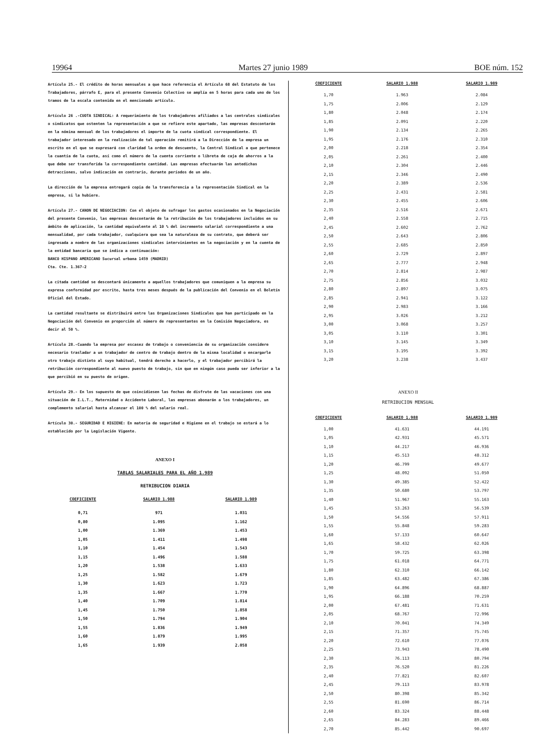19964 Martes 27 junio 1989 BOE núm. 152
Artículo 25.- El crédito de horas mensuales a que hace referencia el Artículo 68 del Estatuto de los Trabajadores, párrafo E, para el presente Convenio Colectivo se amplía en 5 horas para cada uno de los tramos de la escala contenida en el mencionado artículo.
Artículo 26 .-CUOTA SINDICAL: A requerimiento de los trabajadores afiliados a las centrales sindicales o sindicatos que ostenten la representación a que se refiere este apartado, las empresas descontarán en la nómina mensual de los trabajadores el importe de la cuota sindical correspondiente. El trabajador interesado en la realización de tal operación remitirá a la Dirección de la empresa un escrito en el que se expresará con claridad la orden de descuento, la Central Sindical a que pertenece la cuantía de la cuota, así como el número de la cuenta corriente o libreta de caja de ahorros a la que debe ser transferida la correspondiente cantidad. Las empresas efectuarán las antedichas detracciones, salvo indicación en contrario, durante períodos de un año.
La dirección de la empresa entregará copia de la transferencia a la representación Sindical en la empresa, si la hubiere.
Artículo 27.- CANON DE NEGOCIACION: Con el objeto de sufragar los gastos ocasionados en la Negociación del presente Convenio, las empresas descontarán de la retribución de los trabajadores incluidos en su ámbito de aplicación, la cantidad equivalente al 10 % del incremento salarial correspondiente a una mensualidad, por cada trabajador, cualquiera que sea la naturaleza de su contrato, que deberá ser ingresada a nombre de las organizaciones sindicales intervinientes en la negociación y en la cuenta de la entidad bancaria que se indica a continuación:
BANCO HISPANO AMERICANO Sucursal urbana 1459 (MADRID)
Cta. Cte. 1.367-2
La citada cantidad se descontará únicamente a aquellos trabajadores que comuniquen a la empresa su expresa conformidad por escrito, hasta tres meses después de la publicación del Convenio en el Boletín Oficial del Estado.
La cantidad resultante se distribuirá entre las Organizaciones Sindicales que han participado en la Negociación del Convenio en proporción al número de representantes en la Comisión Negociadora, es decir al 50 %.
Artículo 28.-Cuando la empresa por escasez de trabajo o conveniencia de su organización considere necesario trasladar a un trabajador de centro de trabajo dentro de la misma localidad o encargarle otro trabajo distinto al suyo habitual, tendrá derecho a hacerlo, y el trabajador percibirá la retribución correspondiente al nuevo puesto de trabajo, sin que en ningún caso pueda ser inferior a la que percibió en su puesto de origen.
Artículo 29.- En los supuesto de que coincidiesen las fechas de disfrute de las vacaciones con una situación de I.L.T., Maternidad o Accidente Laboral, las empresas abonarán a los trabajadores, un complemento salarial hasta alcanzar el 100 % del salario real.
Artículo 30.- SEGURIDAD E HIGIENE: En materia de seguridad e Higiene en el trabajo se estará a lo establecido por la Legislación Vigente.
ANEXO I
TABLAS SALARIALES PARA EL AÑO 1.989
RETRIBUCION DIARIA
| COEFICIENTE | SALARIO 1.988 | SALARIO 1.989 |
| --- | --- | --- |
| 0,71 | 971 | 1.031 |
| 0,80 | 1.095 | 1.162 |
| 1,00 | 1.369 | 1.453 |
| 1,05 | 1.411 | 1.498 |
| 1,10 | 1.454 | 1.543 |
| 1,15 | 1.496 | 1.588 |
| 1,20 | 1.538 | 1.633 |
| 1,25 | 1.582 | 1.679 |
| 1,30 | 1.623 | 1.723 |
| 1,35 | 1.667 | 1.770 |
| 1,40 | 1.709 | 1.814 |
| 1,45 | 1.750 | 1.858 |
| 1,50 | 1.794 | 1.904 |
| 1,55 | 1.836 | 1.949 |
| 1,60 | 1.879 | 1.995 |
| 1,65 | 1.939 | 2.058 |
| COEFICIENTE | SALARIO 1.988 | SALARIO 1.989 |
| --- | --- | --- |
| 1,70 | 1.963 | 2.084 |
| 1,75 | 2.006 | 2.129 |
| 1,80 | 2.048 | 2.174 |
| 1,85 | 2.091 | 2.220 |
| 1,90 | 2.134 | 2.265 |
| 1,95 | 2.176 | 2.310 |
| 2,00 | 2.218 | 2.354 |
| 2,05 | 2.261 | 2.400 |
| 2,10 | 2.304 | 2.446 |
| 2,15 | 2.346 | 2.490 |
| 2,20 | 2.389 | 2.536 |
| 2,25 | 2.431 | 2.581 |
| 2,30 | 2.455 | 2.606 |
| 2,35 | 2.516 | 2.671 |
| 2,40 | 2.558 | 2.715 |
| 2,45 | 2.602 | 2.762 |
| 2,50 | 2.643 | 2.806 |
| 2,55 | 2.685 | 2.850 |
| 2,60 | 2.729 | 2.897 |
| 2,65 | 2.777 | 2.948 |
| 2,70 | 2.814 | 2.987 |
| 2,75 | 2.856 | 3.032 |
| 2,80 | 2.897 | 3.075 |
| 2,85 | 2.941 | 3.122 |
| 2,90 | 2.983 | 3.166 |
| 2,95 | 3.026 | 3.212 |
| 3,00 | 3.068 | 3.257 |
| 3,05 | 3.110 | 3.301 |
| 3,10 | 3.145 | 3.349 |
| 3,15 | 3.195 | 3.392 |
| 3,20 | 3.238 | 3.437 |
ANEXO II
RETRIBUCION MENSUAL
| COEFICIENTE | SALARIO 1.988 | SALARIO 1.989 |
| --- | --- | --- |
| 1,00 | 41.631 | 44.191 |
| 1,05 | 42.931 | 45.571 |
| 1,10 | 44.217 | 46.936 |
| 1,15 | 45.513 | 48.312 |
| 1,20 | 46.799 | 49.677 |
| 1,25 | 48.092 | 51.050 |
| 1,30 | 49.385 | 52.422 |
| 1,35 | 50.680 | 53.797 |
| 1,40 | 51.967 | 55.163 |
| 1,45 | 53.263 | 56.539 |
| 1,50 | 54.556 | 57.911 |
| 1,55 | 55.848 | 59.283 |
| 1,60 | 57.133 | 60.647 |
| 1,65 | 58.432 | 62.026 |
| 1,70 | 59.725 | 63.398 |
| 1,75 | 61.018 | 64.771 |
| 1,80 | 62.310 | 66.142 |
| 1,85 | 63.482 | 67.386 |
| 1,90 | 64.896 | 68.887 |
| 1,95 | 66.188 | 70.259 |
| 2,00 | 67.481 | 71.631 |
| 2,05 | 68.767 | 72.996 |
| 2,10 | 70.041 | 74.349 |
| 2,15 | 71.357 | 75.745 |
| 2,20 | 72.610 | 77.076 |
| 2,25 | 73.943 | 78.490 |
| 2,30 | 76.113 | 80.794 |
| 2,35 | 76.520 | 81.226 |
| 2,40 | 77.821 | 82.607 |
| 2,45 | 79.113 | 83.978 |
| 2,50 | 80.398 | 85.342 |
| 2,55 | 81.690 | 86.714 |
| 2,60 | 83.324 | 88.448 |
| 2,65 | 84.283 | 89.466 |
| 2,70 | 85.442 | 90.697 |